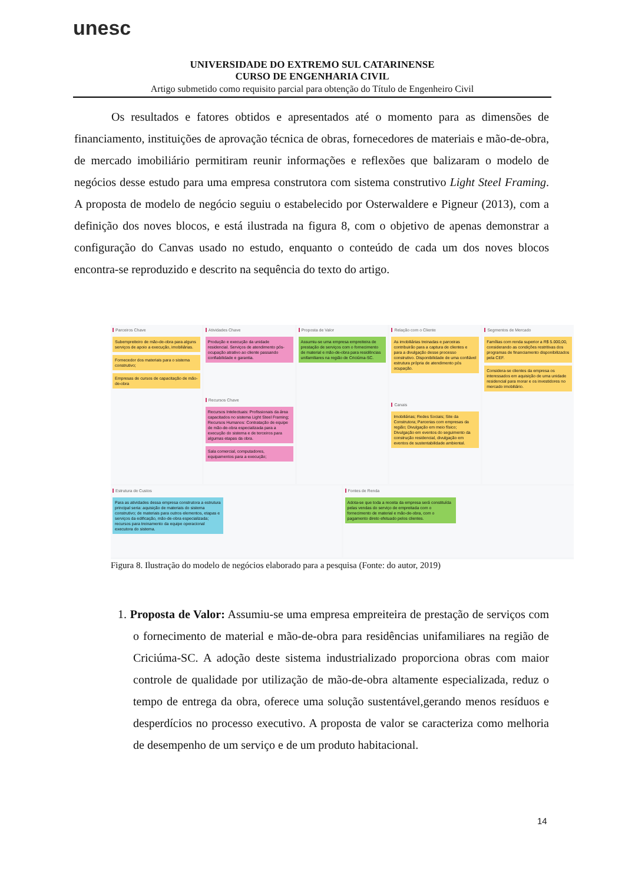unesc
UNIVERSIDADE DO EXTREMO SUL CATARINENSE
CURSO DE ENGENHARIA CIVIL
Artigo submetido como requisito parcial para obtenção do Título de Engenheiro Civil
Os resultados e fatores obtidos e apresentados até o momento para as dimensões de financiamento, instituições de aprovação técnica de obras, fornecedores de materiais e mão-de-obra, de mercado imobiliário permitiram reunir informações e reflexões que balizaram o modelo de negócios desse estudo para uma empresa construtora com sistema construtivo Light Steel Framing. A proposta de modelo de negócio seguiu o estabelecido por Osterwaldere e Pigneur (2013), com a definição dos noves blocos, e está ilustrada na figura 8, com o objetivo de apenas demonstrar a configuração do Canvas usado no estudo, enquanto o conteúdo de cada um dos noves blocos encontra-se reproduzido e descrito na sequência do texto do artigo.
Parceiros Chave
Subempreiteiro de mão-de-obra para alguns serviços de apoio a execução, imobiliárias.
Fornecedor dos materiais para o sistema construtivo;
Empresas de cursos de capacitação de mão-de-obra
Atividades Chave
Produção e execução da unidade residencial. Serviços de atendimento pós-ocupação atrativo ao cliente passando confiabilidade e garantia.
Recursos Chave
Recursos Intelectuais: Profissionais da área capacitados no sistema Light Steel Framing; Recursos Humanos: Contratação de equipe de mão-de-obra especializada para a execução do sistema e de terceiros para algumas etapas da obra.
Sala comercial, computadores, equipamentos para a execução;
Proposta de Valor
Assumiu-se uma empresa empreiteira de prestação de serviços com o fornecimento de material e mão-de-obra para residências unifamiliares na região de Criciúma-SC.
Relação com o Cliente
As imobiliárias treinadas e parceiras contribuirão para a captura de clientes e para a divulgação desse processo construtivo. Disponibilidade de uma confiável estrutura própria de atendimento pós ocupação.
Canais
Imobiliárias; Redes Sociais; Site da Construtora; Parcerias com empresas da região; Divulgação em meio físico; Divulgação em eventos do seguimento da construção residencial, divulgação em eventos de sustentabilidade ambiental.
Segmentos de Mercado
Famílias com renda superior a R$ 5.000,00, considerando as condições restritivas dos programas de financiamento disponibilizados pela CEF.
Considera-se clientes da empresa os interessados em aquisição de uma unidade residencial para morar e os investidores no mercado imobiliário.
Estrutura de Custos
Para as atividades dessa empresa construtora a estrutura principal seria: aquisição de materiais do sistema construtivo; de materiais para outros elementos, etapas e serviços da edificação, mão-de-obra especializada; recursos para treinamento da equipe operacional executora do sistema.
Fontes de Renda
Adota-se que toda a receita da empresa será constituída pelas vendas do serviço de empreitada com o fornecimento de material e mão-de-obra, com o pagamento direto efetuado pelos clientes.
Figura 8. Ilustração do modelo de negócios elaborado para a pesquisa (Fonte: do autor, 2019)
1. Proposta de Valor: Assumiu-se uma empresa empreiteira de prestação de serviços com o fornecimento de material e mão-de-obra para residências unifamiliares na região de Criciúma-SC. A adoção deste sistema industrializado proporciona obras com maior controle de qualidade por utilização de mão-de-obra altamente especializada, reduz o tempo de entrega da obra, oferece uma solução sustentável,gerando menos resíduos e desperdícios no processo executivo. A proposta de valor se caracteriza como melhoria de desempenho de um serviço e de um produto habitacional.
14